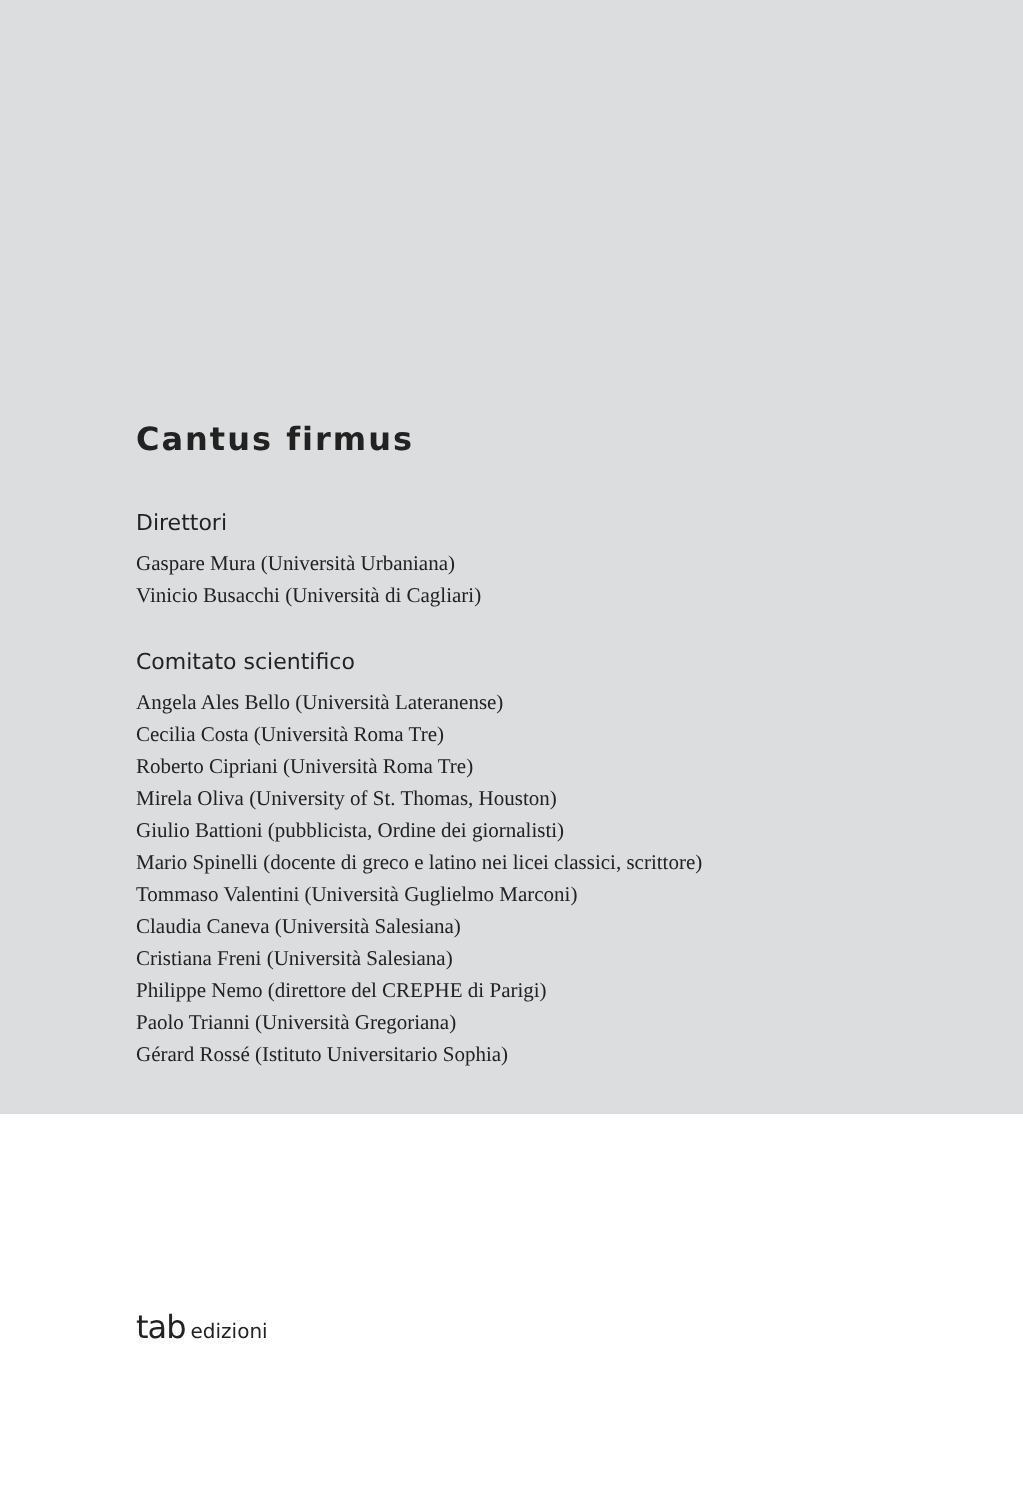Cantus firmus
Direttori
Gaspare Mura (Università Urbaniana)
Vinicio Busacchi (Università di Cagliari)
Comitato scientifico
Angela Ales Bello (Università Lateranense)
Cecilia Costa (Università Roma Tre)
Roberto Cipriani (Università Roma Tre)
Mirela Oliva (University of St. Thomas, Houston)
Giulio Battioni (pubblicista, Ordine dei giornalisti)
Mario Spinelli (docente di greco e latino nei licei classici, scrittore)
Tommaso Valentini (Università Guglielmo Marconi)
Claudia Caneva (Università Salesiana)
Cristiana Freni (Università Salesiana)
Philippe Nemo (direttore del CREPHE di Parigi)
Paolo Trianni (Università Gregoriana)
Gérard Rossé (Istituto Universitario Sophia)
tab edizioni